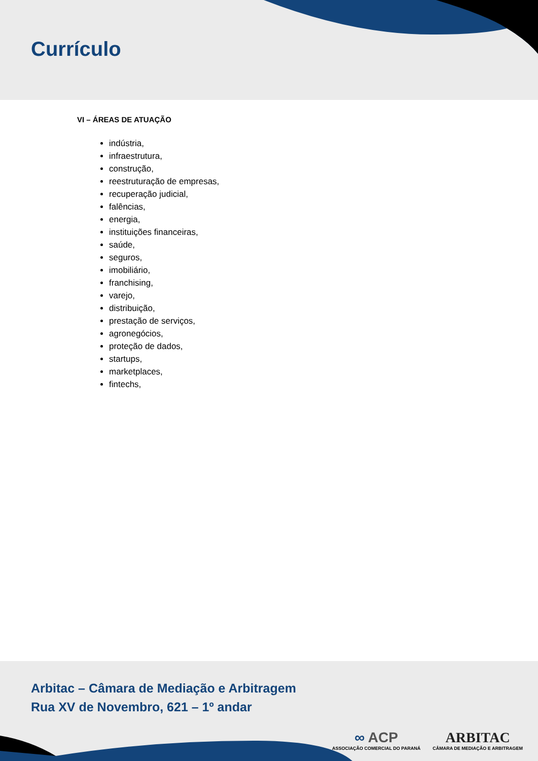Currículo
VI – ÁREAS DE ATUAÇÃO
indústria,
infraestrutura,
construção,
reestruturação de empresas,
recuperação judicial,
falências,
energia,
instituições financeiras,
saúde,
seguros,
imobiliário,
franchising,
varejo,
distribuição,
prestação de serviços,
agronegócios,
proteção de dados,
startups,
marketplaces,
fintechs,
Arbitac – Câmara de Mediação e Arbitragem
Rua XV de Novembro, 621 – 1º andar
∞ ACP
ASSOCIAÇÃO COMERCIAL DO PARANÁ
ARBITAC
CÂMARA DE MEDIAÇÃO E ARBITRAGEM